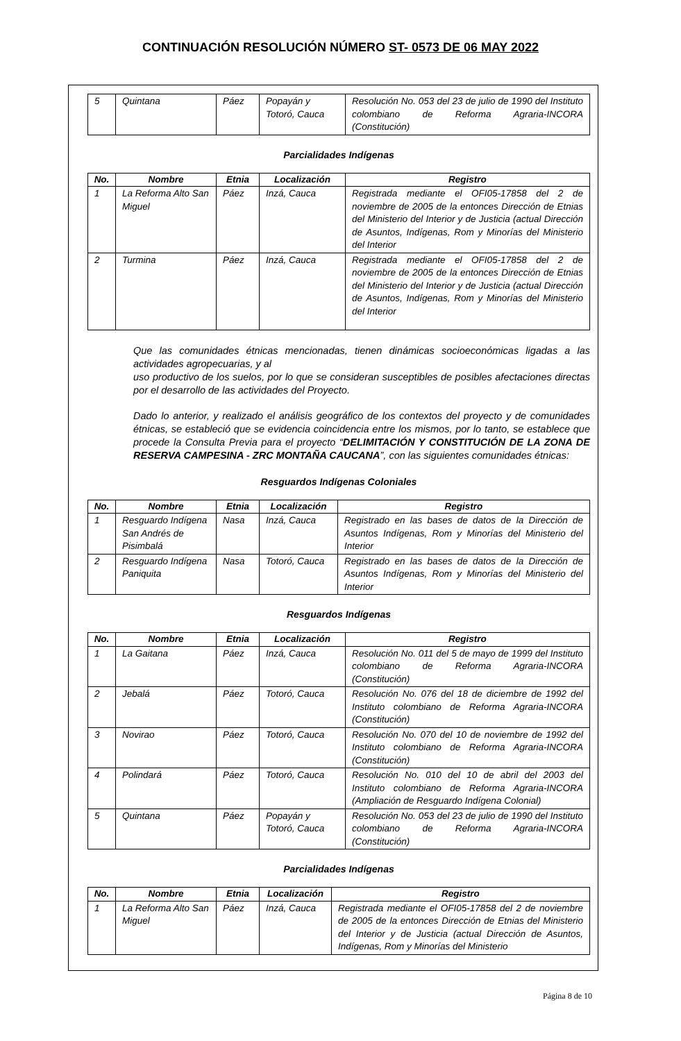CONTINUACIÓN RESOLUCIÓN NÚMERO ST- 0573 DE 06 MAY 2022
| 5 | Quintana | Páez | Popayán y Totoró, Cauca | Resolución No. 053 del 23 de julio de 1990 del Instituto colombiano de Reforma Agraria-INCORA (Constitución) |
Parcialidades Indígenas
| No. | Nombre | Etnia | Localización | Registro |
| --- | --- | --- | --- | --- |
| 1 | La Reforma Alto San Miguel | Páez | Inzá, Cauca | Registrada mediante el OFI05-17858 del 2 de noviembre de 2005 de la entonces Dirección de Etnias del Ministerio del Interior y de Justicia (actual Dirección de Asuntos, Indígenas, Rom y Minorías del Ministerio del Interior |
| 2 | Turmina | Páez | Inzá, Cauca | Registrada mediante el OFI05-17858 del 2 de noviembre de 2005 de la entonces Dirección de Etnias del Ministerio del Interior y de Justicia (actual Dirección de Asuntos, Indígenas, Rom y Minorías del Ministerio del Interior |
Que las comunidades étnicas mencionadas, tienen dinámicas socioeconómicas ligadas a las actividades agropecuarias, y al
uso productivo de los suelos, por lo que se consideran susceptibles de posibles afectaciones directas por el desarrollo de las actividades del Proyecto.
Dado lo anterior, y realizado el análisis geográfico de los contextos del proyecto y de comunidades étnicas, se estableció que se evidencia coincidencia entre los mismos, por lo tanto, se establece que procede la Consulta Previa para el proyecto “DELIMITACIÓN Y CONSTITUCIÓN DE LA ZONA DE RESERVA CAMPESINA - ZRC MONTAÑA CAUCANA”, con las siguientes comunidades étnicas:
Resguardos Indígenas Coloniales
| No. | Nombre | Etnia | Localización | Registro |
| --- | --- | --- | --- | --- |
| 1 | Resguardo Indígena San Andrés de Pisimbalá | Nasa | Inzá, Cauca | Registrado en las bases de datos de la Dirección de Asuntos Indígenas, Rom y Minorías del Ministerio del Interior |
| 2 | Resguardo Indígena Paniquita | Nasa | Totoró, Cauca | Registrado en las bases de datos de la Dirección de Asuntos Indígenas, Rom y Minorías del Ministerio del Interior |
Resguardos Indígenas
| No. | Nombre | Etnia | Localización | Registro |
| --- | --- | --- | --- | --- |
| 1 | La Gaitana | Páez | Inzá, Cauca | Resolución No. 011 del 5 de mayo de 1999 del Instituto colombiano de Reforma Agraria-INCORA (Constitución) |
| 2 | Jebalá | Páez | Totoró, Cauca | Resolución No. 076 del 18 de diciembre de 1992 del Instituto colombiano de Reforma Agraria-INCORA (Constitución) |
| 3 | Novirao | Páez | Totoró, Cauca | Resolución No. 070 del 10 de noviembre de 1992 del Instituto colombiano de Reforma Agraria-INCORA (Constitución) |
| 4 | Polindará | Páez | Totoró, Cauca | Resolución No. 010 del 10 de abril del 2003 del Instituto colombiano de Reforma Agraria-INCORA (Ampliación de Resguardo Indígena Colonial) |
| 5 | Quintana | Páez | Popayán y Totoró, Cauca | Resolución No. 053 del 23 de julio de 1990 del Instituto colombiano de Reforma Agraria-INCORA (Constitución) |
Parcialidades Indígenas
| No. | Nombre | Etnia | Localización | Registro |
| --- | --- | --- | --- | --- |
| 1 | La Reforma Alto San Miguel | Páez | Inzá, Cauca | Registrada mediante el OFI05-17858 del 2 de noviembre de 2005 de la entonces Dirección de Etnias del Ministerio del Interior y de Justicia (actual Dirección de Asuntos, Indígenas, Rom y Minorías del Ministerio |
Página 8 de 10